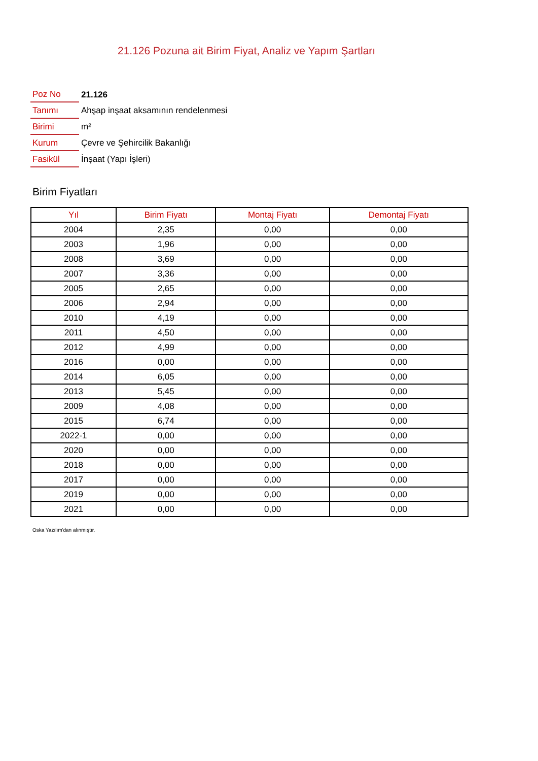21.126 Pozuna ait Birim Fiyat, Analiz ve Yapım Şartları
| Poz No | 21.126 |
| Tanımı | Ahşap inşaat aksamının rendelenmesi |
| Birimi | m² |
| Kurum | Çevre ve Şehircilik Bakanlığı |
| Fasikül | İnşaat (Yapı İşleri) |
Birim Fiyatları
| Yıl | Birim Fiyatı | Montaj Fiyatı | Demontaj Fiyatı |
| --- | --- | --- | --- |
| 2004 | 2,35 | 0,00 | 0,00 |
| 2003 | 1,96 | 0,00 | 0,00 |
| 2008 | 3,69 | 0,00 | 0,00 |
| 2007 | 3,36 | 0,00 | 0,00 |
| 2005 | 2,65 | 0,00 | 0,00 |
| 2006 | 2,94 | 0,00 | 0,00 |
| 2010 | 4,19 | 0,00 | 0,00 |
| 2011 | 4,50 | 0,00 | 0,00 |
| 2012 | 4,99 | 0,00 | 0,00 |
| 2016 | 0,00 | 0,00 | 0,00 |
| 2014 | 6,05 | 0,00 | 0,00 |
| 2013 | 5,45 | 0,00 | 0,00 |
| 2009 | 4,08 | 0,00 | 0,00 |
| 2015 | 6,74 | 0,00 | 0,00 |
| 2022-1 | 0,00 | 0,00 | 0,00 |
| 2020 | 0,00 | 0,00 | 0,00 |
| 2018 | 0,00 | 0,00 | 0,00 |
| 2017 | 0,00 | 0,00 | 0,00 |
| 2019 | 0,00 | 0,00 | 0,00 |
| 2021 | 0,00 | 0,00 | 0,00 |
Oska Yazılım'dan alınmıştır.